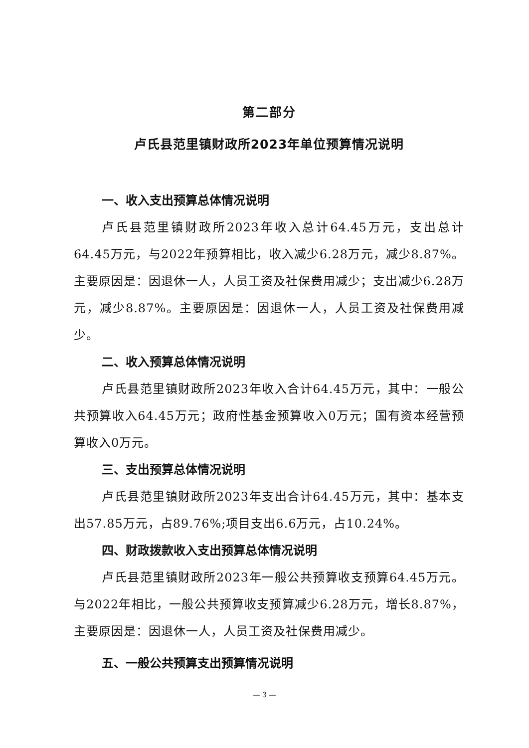第二部分
卢氏县范里镇财政所2023年单位预算情况说明
一、收入支出预算总体情况说明
卢氏县范里镇财政所2023年收入总计64.45万元，支出总计64.45万元，与2022年预算相比，收入减少6.28万元，减少8.87%。主要原因是：因退休一人，人员工资及社保费用减少；支出减少6.28万元，减少8.87%。主要原因是：因退休一人，人员工资及社保费用减少。
二、收入预算总体情况说明
卢氏县范里镇财政所2023年收入合计64.45万元，其中：一般公共预算收入64.45万元；政府性基金预算收入0万元；国有资本经营预算收入0万元。
三、支出预算总体情况说明
卢氏县范里镇财政所2023年支出合计64.45万元，其中：基本支出57.85万元，占89.76%;项目支出6.6万元，占10.24%。
四、财政拨款收入支出预算总体情况说明
卢氏县范里镇财政所2023年一般公共预算收支预算64.45万元。与2022年相比，一般公共预算收支预算减少6.28万元，增长8.87%，主要原因是：因退休一人，人员工资及社保费用减少。
五、一般公共预算支出预算情况说明
— 3 —